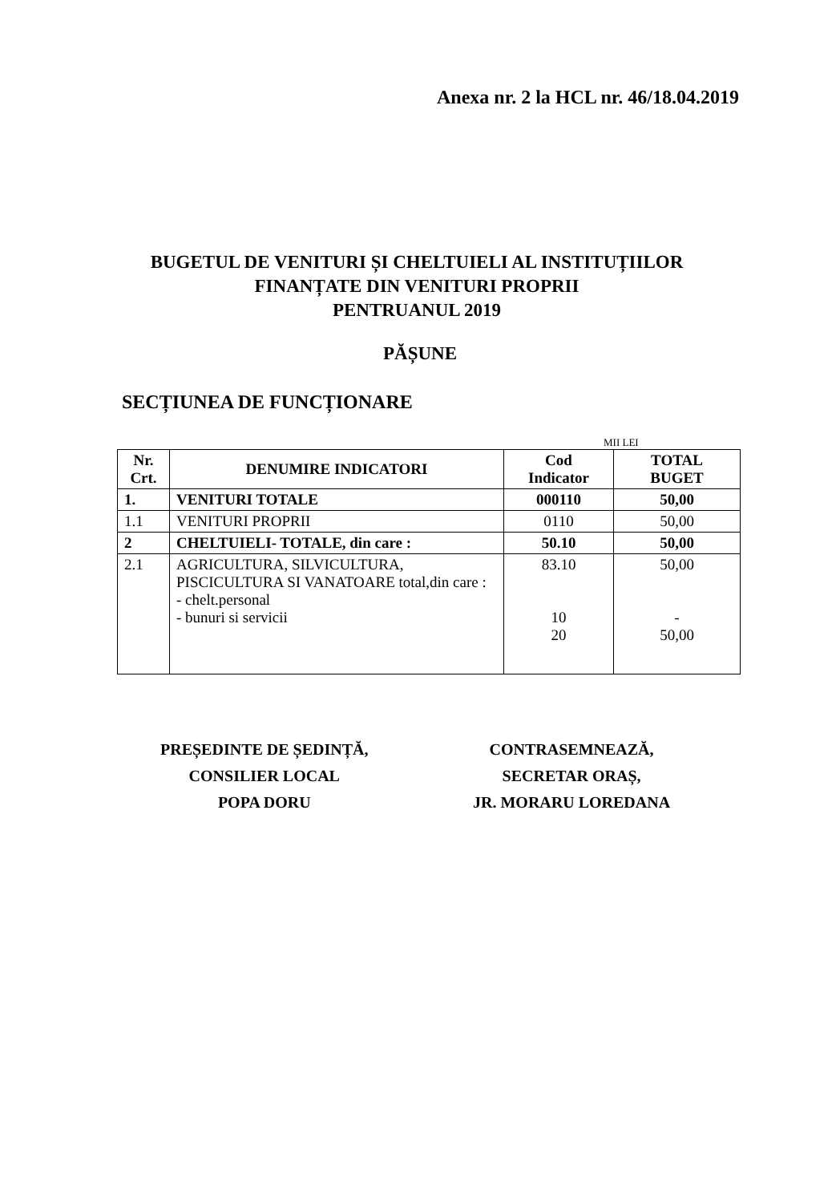Anexa nr. 2 la HCL nr. 46/18.04.2019
BUGETUL DE VENITURI ȘI CHELTUIELI AL INSTITUȚIILOR
FINANȚATE DIN VENITURI PROPRII
PENTRUANUL 2019
PĂȘUNE
SECȚIUNEA DE FUNCȚIONARE
MII LEI
| Nr. Crt. | DENUMIRE INDICATORI | Cod Indicator | TOTAL BUGET |
| --- | --- | --- | --- |
| 1. | VENITURI TOTALE | 000110 | 50,00 |
| 1.1 | VENITURI PROPRII | 0110 | 50,00 |
| 2 | CHELTUIELI- TOTALE, din care : | 50.10 | 50,00 |
| 2.1 | AGRICULTURA, SILVICULTURA, PISCICULTURA SI VANATOARE total,din care : - chelt.personal - bunuri si servicii | 83.10 10 20 | 50,00 - 50,00 |
PREȘEDINTE DE ȘEDINȚĂ,
CONSILIER LOCAL
POPA DORU
CONTRASEMNEAZĂ,
SECRETAR ORAȘ,
JR. MORARU LOREDANA